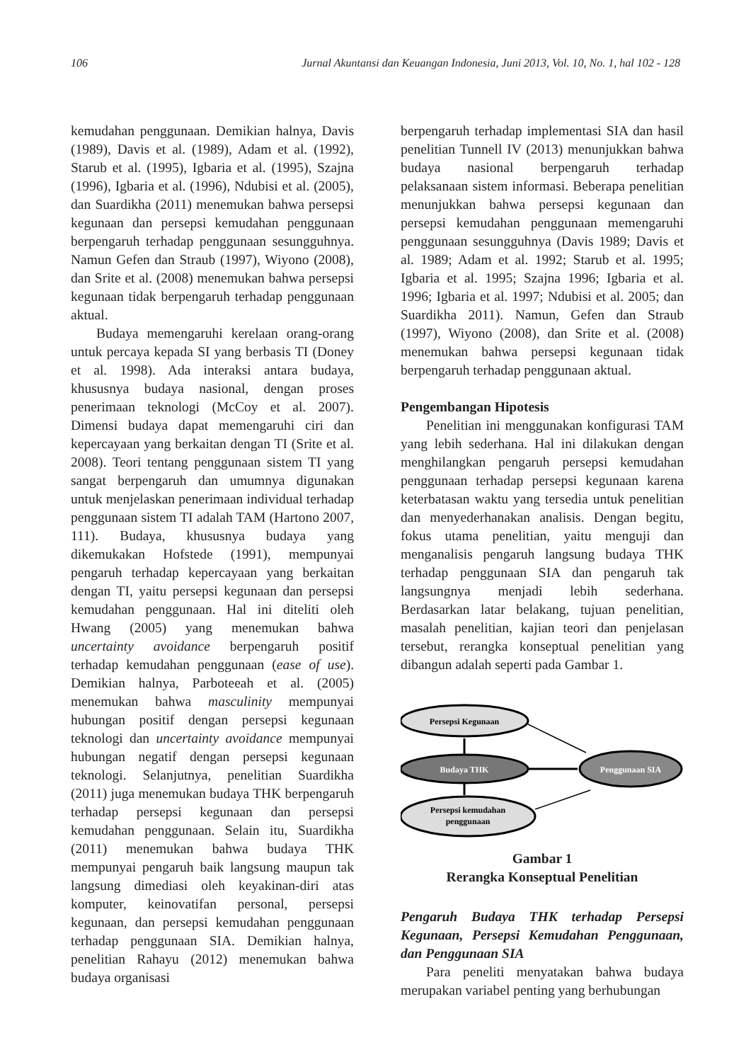106 Jurnal Akuntansi dan Keuangan Indonesia, Juni 2013, Vol. 10, No. 1, hal 102 - 128
kemudahan penggunaan. Demikian halnya, Davis (1989), Davis et al. (1989), Adam et al. (1992), Starub et al. (1995), Igbaria et al. (1995), Szajna (1996), Igbaria et al. (1996), Ndubisi et al. (2005), dan Suardikha (2011) menemukan bahwa persepsi kegunaan dan persepsi kemudahan penggunaan berpengaruh terhadap penggunaan sesungguhnya. Namun Gefen dan Straub (1997), Wiyono (2008), dan Srite et al. (2008) menemukan bahwa persepsi kegunaan tidak berpengaruh terhadap penggunaan aktual.
Budaya memengaruhi kerelaan orang-orang untuk percaya kepada SI yang berbasis TI (Doney et al. 1998). Ada interaksi antara budaya, khususnya budaya nasional, dengan proses penerimaan teknologi (McCoy et al. 2007). Dimensi budaya dapat memengaruhi ciri dan kepercayaan yang berkaitan dengan TI (Srite et al. 2008). Teori tentang penggunaan sistem TI yang sangat berpengaruh dan umumnya digunakan untuk menjelaskan penerimaan individual terhadap penggunaan sistem TI adalah TAM (Hartono 2007, 111). Budaya, khususnya budaya yang dikemukakan Hofstede (1991), mempunyai pengaruh terhadap kepercayaan yang berkaitan dengan TI, yaitu persepsi kegunaan dan persepsi kemudahan penggunaan. Hal ini diteliti oleh Hwang (2005) yang menemukan bahwa uncertainty avoidance berpengaruh positif terhadap kemudahan penggunaan (ease of use). Demikian halnya, Parboteeah et al. (2005) menemukan bahwa masculinity mempunyai hubungan positif dengan persepsi kegunaan teknologi dan uncertainty avoidance mempunyai hubungan negatif dengan persepsi kegunaan teknologi. Selanjutnya, penelitian Suardikha (2011) juga menemukan budaya THK berpengaruh terhadap persepsi kegunaan dan persepsi kemudahan penggunaan. Selain itu, Suardikha (2011) menemukan bahwa budaya THK mempunyai pengaruh baik langsung maupun tak langsung dimediasi oleh keyakinan-diri atas komputer, keinovatifan personal, persepsi kegunaan, dan persepsi kemudahan penggunaan terhadap penggunaan SIA. Demikian halnya, penelitian Rahayu (2012) menemukan bahwa budaya organisasi
berpengaruh terhadap implementasi SIA dan hasil penelitian Tunnell IV (2013) menunjukkan bahwa budaya nasional berpengaruh terhadap pelaksanaan sistem informasi. Beberapa penelitian menunjukkan bahwa persepsi kegunaan dan persepsi kemudahan penggunaan memengaruhi penggunaan sesungguhnya (Davis 1989; Davis et al. 1989; Adam et al. 1992; Starub et al. 1995; Igbaria et al. 1995; Szajna 1996; Igbaria et al. 1996; Igbaria et al. 1997; Ndubisi et al. 2005; dan Suardikha 2011). Namun, Gefen dan Straub (1997), Wiyono (2008), dan Srite et al. (2008) menemukan bahwa persepsi kegunaan tidak berpengaruh terhadap penggunaan aktual.
Pengembangan Hipotesis
Penelitian ini menggunakan konfigurasi TAM yang lebih sederhana. Hal ini dilakukan dengan menghilangkan pengaruh persepsi kemudahan penggunaan terhadap persepsi kegunaan karena keterbatasan waktu yang tersedia untuk penelitian dan menyederhanakan analisis. Dengan begitu, fokus utama penelitian, yaitu menguji dan menganalisis pengaruh langsung budaya THK terhadap penggunaan SIA dan pengaruh tak langsungnya menjadi lebih sederhana. Berdasarkan latar belakang, tujuan penelitian, masalah penelitian, kajian teori dan penjelasan tersebut, rerangka konseptual penelitian yang dibangun adalah seperti pada Gambar 1.
Persepsi Kegunaan
Budaya THK
Persepsi kemudahan
penggunaan
Penggunaan SIA
Gambar 1
Rerangka Konseptual Penelitian
Pengaruh Budaya THK terhadap Persepsi Kegunaan, Persepsi Kemudahan Penggunaan, dan Penggunaan SIA
Para peneliti menyatakan bahwa budaya merupakan variabel penting yang berhubungan